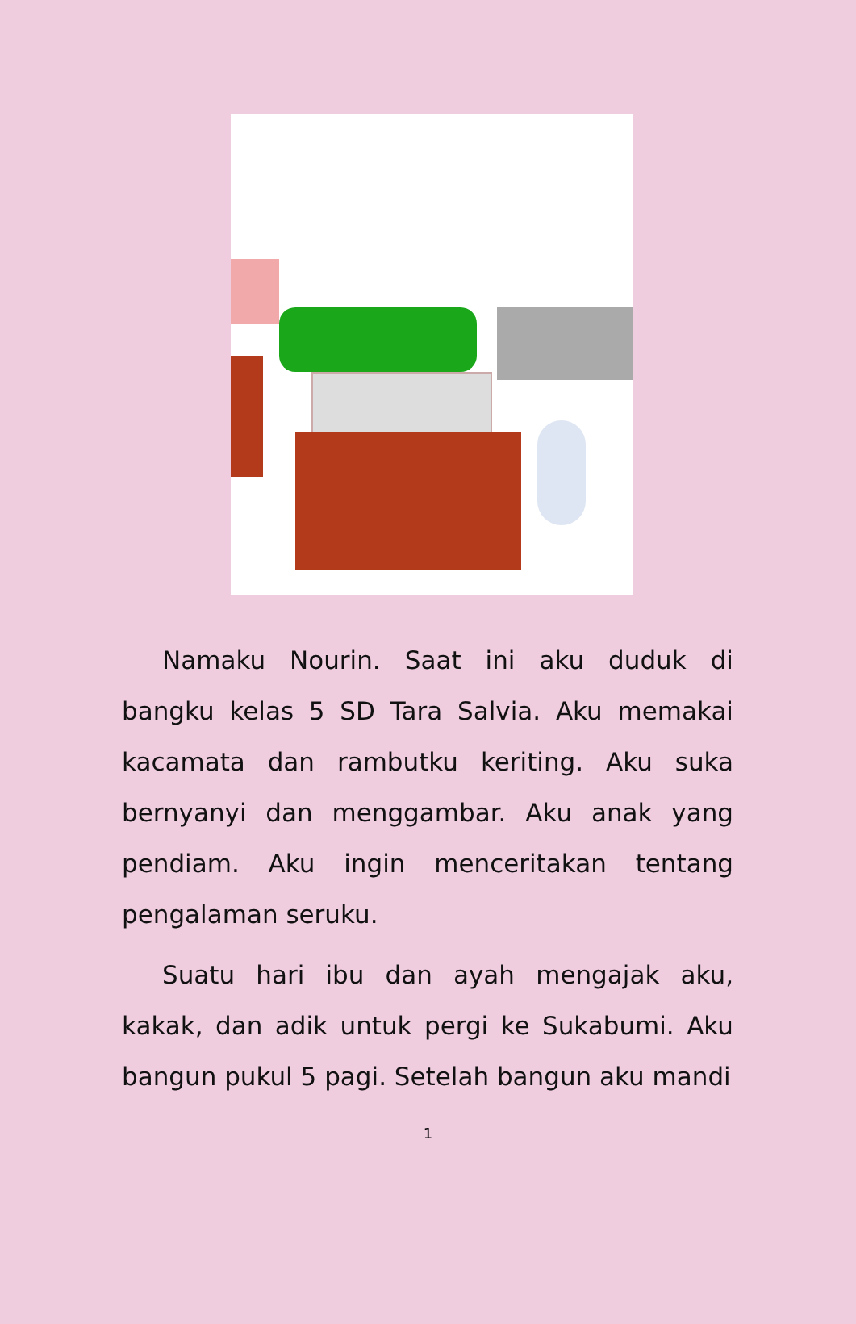Namaku Nourin. Saat ini aku duduk di bangku kelas 5 SD Tara Salvia. Aku memakai kacamata dan rambutku keriting. Aku suka bernyanyi dan menggambar. Aku anak yang pendiam. Aku ingin menceritakan tentang pengalaman seruku.
Suatu hari ibu dan ayah mengajak aku, kakak, dan adik untuk pergi ke Sukabumi. Aku bangun pukul 5 pagi. Setelah bangun aku mandi
1